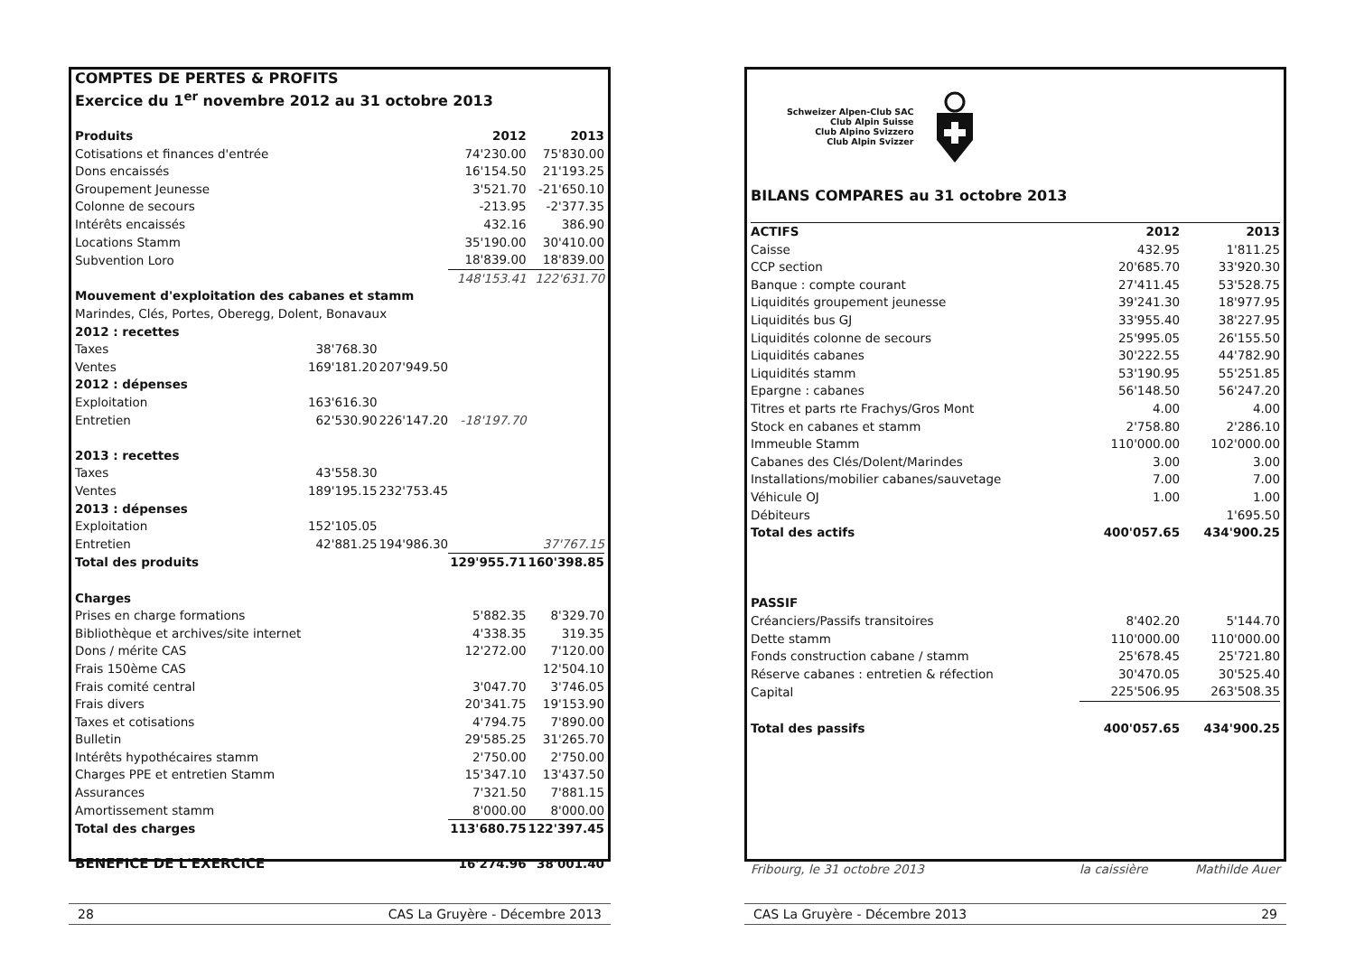| COMPTES DE PERTES & PROFITS | | | | |
| Exercice du 1<sup>er</sup> novembre 2012 au 31 octobre 2013 | | | | |
| Produits | | | 2012 | 2013 |
| Cotisations et finances d'entrée | | | 74'230.00 | 75'830.00 |
| Dons encaissés | | | 16'154.50 | 21'193.25 |
| Groupement Jeunesse | | | 3'521.70 | -21'650.10 |
| Colonne de secours | | | -213.95 | -2'377.35 |
| Intérêts encaissés | | | 432.16 | 386.90 |
| Locations Stamm | | | 35'190.00 | 30'410.00 |
| Subvention Loro | | | 18'839.00 | 18'839.00 |
| | | | 148'153.41 | 122'631.70 |
| Mouvement d'exploitation des cabanes et stamm | | | | |
| Marindes, Clés, Portes, Oberegg, Dolent, Bonavaux | | | | |
| 2012 : recettes | | | | |
| Taxes | 38'768.30 | | | |
| Ventes | 169'181.20 | 207'949.50 | | |
| 2012 : dépenses | | | | |
| Exploitation | 163'616.30 | | | |
| Entretien | 62'530.90 | 226'147.20 | -18'197.70 | |
| 2013 : recettes | | | | |
| Taxes | 43'558.30 | | | |
| Ventes | 189'195.15 | 232'753.45 | | |
| 2013 : dépenses | | | | |
| Exploitation | 152'105.05 | | | |
| Entretien | 42'881.25 | 194'986.30 | | 37'767.15 |
| Total des produits | | | 129'955.71 | 160'398.85 |
| Charges | | | | |
| Prises en charge formations | | | 5'882.35 | 8'329.70 |
| Bibliothèque et archives/site internet | | | 4'338.35 | 319.35 |
| Dons / mérite CAS | | | 12'272.00 | 7'120.00 |
| Frais 150ème CAS | | | | 12'504.10 |
| Frais comité central | | | 3'047.70 | 3'746.05 |
| Frais divers | | | 20'341.75 | 19'153.90 |
| Taxes et cotisations | | | 4'794.75 | 7'890.00 |
| Bulletin | | | 29'585.25 | 31'265.70 |
| Intérêts hypothécaires stamm | | | 2'750.00 | 2'750.00 |
| Charges PPE et entretien Stamm | | | 15'347.10 | 13'437.50 |
| Assurances | | | 7'321.50 | 7'881.15 |
| Amortissement stamm | | | 8'000.00 | 8'000.00 |
| Total des charges | | | 113'680.75 | 122'397.45 |
| BENEFICE DE L'EXERCICE | | | 16'274.96 | 38'001.40 |
28 CAS La Gruyère - Décembre 2013
Schweizer Alpen-Club SAC
Club Alpin Suisse
Club Alpino Svizzero
Club Alpin Svizzer
BILANS COMPARES au 31 octobre 2013
| ACTIFS | 2012 | 2013 |
| --- | --- | --- |
| Caisse | 432.95 | 1'811.25 |
| CCP section | 20'685.70 | 33'920.30 |
| Banque : compte courant | 27'411.45 | 53'528.75 |
| Liquidités groupement jeunesse | 39'241.30 | 18'977.95 |
| Liquidités bus GJ | 33'955.40 | 38'227.95 |
| Liquidités colonne de secours | 25'995.05 | 26'155.50 |
| Liquidités cabanes | 30'222.55 | 44'782.90 |
| Liquidités stamm | 53'190.95 | 55'251.85 |
| Epargne : cabanes | 56'148.50 | 56'247.20 |
| Titres et parts rte Frachys/Gros Mont | 4.00 | 4.00 |
| Stock en cabanes et stamm | 2'758.80 | 2'286.10 |
| Immeuble Stamm | 110'000.00 | 102'000.00 |
| Cabanes des Clés/Dolent/Marindes | 3.00 | 3.00 |
| Installations/mobilier cabanes/sauvetage | 7.00 | 7.00 |
| Véhicule OJ | 1.00 | 1.00 |
| Débiteurs | | 1'695.50 |
| Total des actifs | 400'057.65 | 434'900.25 |
| PASSIF | | |
| Créanciers/Passifs transitoires | 8'402.20 | 5'144.70 |
| Dette stamm | 110'000.00 | 110'000.00 |
| Fonds construction cabane / stamm | 25'678.45 | 25'721.80 |
| Réserve cabanes : entretien & réfection | 30'470.05 | 30'525.40 |
| Capital | 225'506.95 | 263'508.35 |
| Total des passifs | 400'057.65 | 434'900.25 |
Fribourg, le 31 octobre 2013 la caissière Mathilde Auer
CAS La Gruyère - Décembre 2013 29